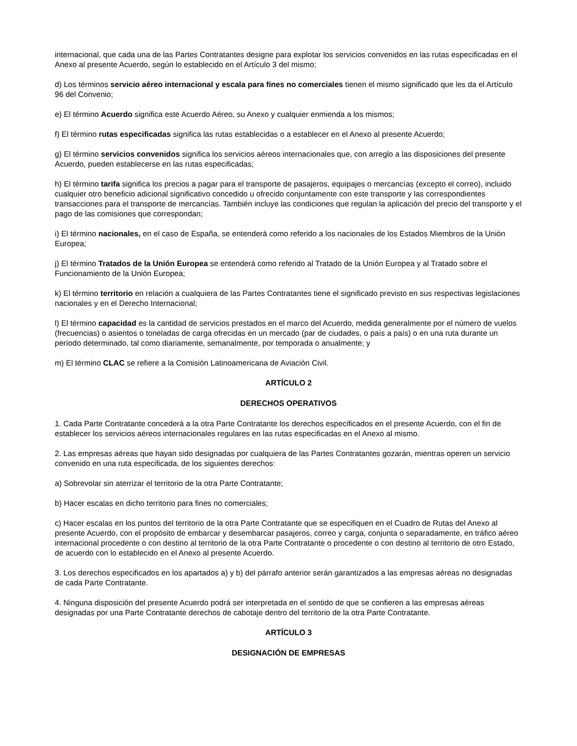internacional, que cada una de las Partes Contratantes designe para explotar los servicios convenidos en las rutas especificadas en el Anexo al presente Acuerdo, según lo establecido en el Artículo 3 del mismo;
d) Los términos servicio aéreo internacional y escala para fines no comerciales tienen el mismo significado que les da el Artículo 96 del Convenio;
e) El término Acuerdo significa este Acuerdo Aéreo, su Anexo y cualquier enmienda a los mismos;
f) El término rutas especificadas significa las rutas establecidas o a establecer en el Anexo al presente Acuerdo;
g) El término servicios convenidos significa los servicios aéreos internacionales que, con arreglo a las disposiciones del presente Acuerdo, pueden establecerse en las rutas especificadas;
h) El término tarifa significa los precios a pagar para el transporte de pasajeros, equipajes o mercancías (excepto el correo), incluido cualquier otro beneficio adicional significativo concedido u ofrecido conjuntamente con este transporte y las correspondientes transacciones para el transporte de mercancías. También incluye las condiciones que regulan la aplicación del precio del transporte y el pago de las comisiones que correspondan;
i) El término nacionales, en el caso de España, se entenderá como referido a los nacionales de los Estados Miembros de la Unión Europea;
j) El término Tratados de la Unión Europea se entenderá como referido al Tratado de la Unión Europea y al Tratado sobre el Funcionamiento de la Unión Europea;
k) El término territorio en relación a cualquiera de las Partes Contratantes tiene el significado previsto en sus respectivas legislaciones nacionales y en el Derecho Internacional;
l) El término capacidad es la cantidad de servicios prestados en el marco del Acuerdo, medida generalmente por el número de vuelos (frecuencias) o asientos o toneladas de carga ofrecidas en un mercado (par de ciudades, o país a país) o en una ruta durante un período determinado, tal como diariamente, semanalmente, por temporada o anualmente; y
m) El término CLAC se refiere a la Comisión Latinoamericana de Aviación Civil.
ARTÍCULO 2
DERECHOS OPERATIVOS
1. Cada Parte Contratante concederá a la otra Parte Contratante los derechos especificados en el presente Acuerdo, con el fin de establecer los servicios aéreos internacionales regulares en las rutas especificadas en el Anexo al mismo.
2. Las empresas aéreas que hayan sido designadas por cualquiera de las Partes Contratantes gozarán, mientras operen un servicio convenido en una ruta especificada, de los siguientes derechos:
a) Sobrevolar sin aterrizar el territorio de la otra Parte Contratante;
b) Hacer escalas en dicho territorio para fines no comerciales;
c) Hacer escalas en los puntos del territorio de la otra Parte Contratante que se especifiquen en el Cuadro de Rutas del Anexo al presente Acuerdo, con el propósito de embarcar y desembarcar pasajeros, correo y carga, conjunta o separadamente, en tráfico aéreo internacional procedente o con destino al territorio de la otra Parte Contratante o procedente o con destino al territorio de otro Estado, de acuerdo con lo establecido en el Anexo al presente Acuerdo.
3. Los derechos especificados en los apartados a) y b) del párrafo anterior serán garantizados a las empresas aéreas no designadas de cada Parte Contratante.
4. Ninguna disposición del presente Acuerdo podrá ser interpretada en el sentido de que se confieren a las empresas aéreas designadas por una Parte Contratante derechos de cabotaje dentro del territorio de la otra Parte Contratante.
ARTÍCULO 3
DESIGNACIÓN DE EMPRESAS